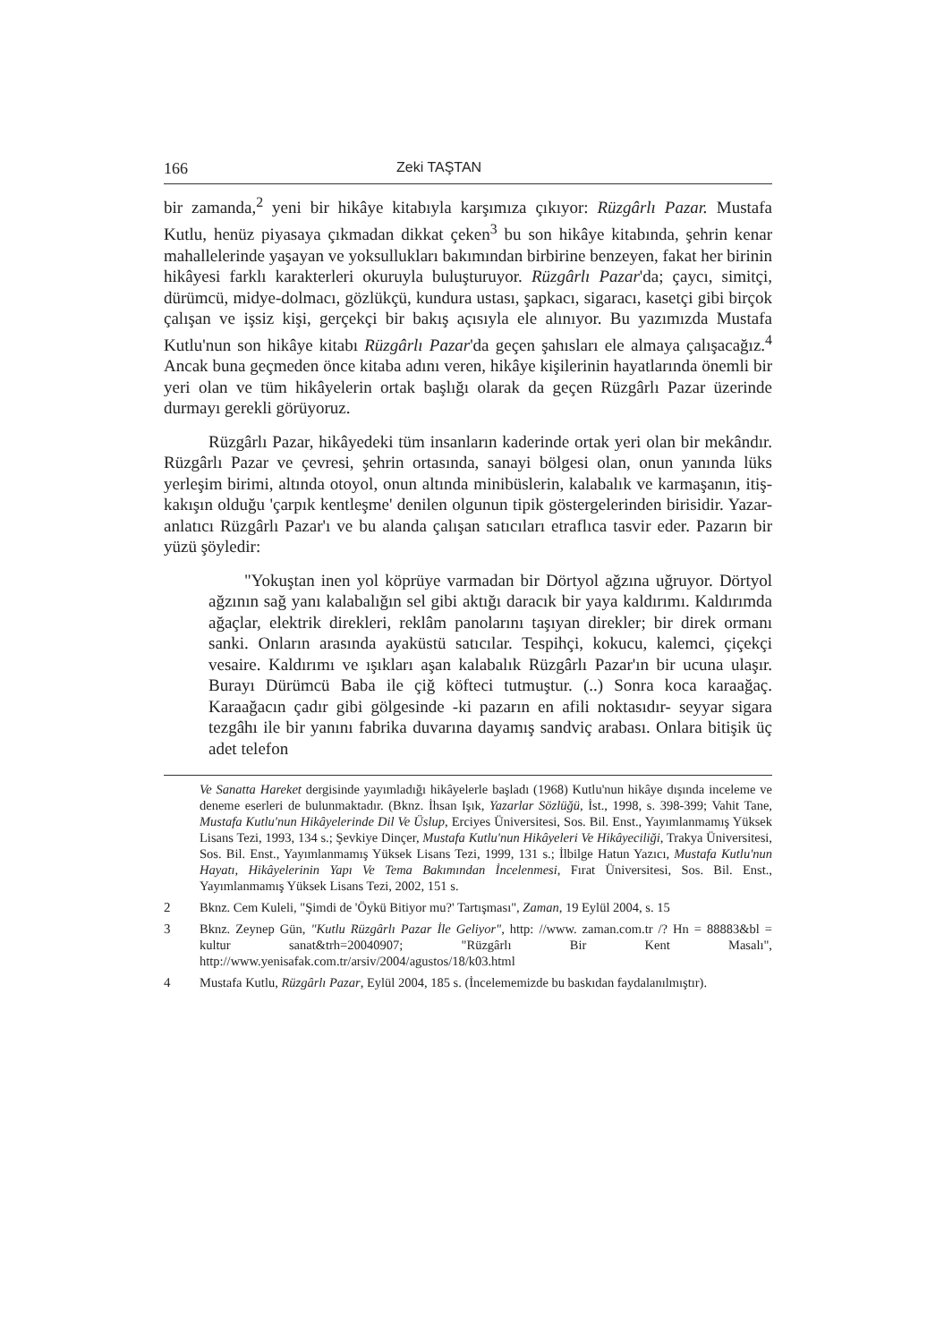166 Zeki TAŞTAN
bir zamanda,<sup>2</sup> yeni bir hikâye kitabıyla karşımıza çıkıyor: Rüzgârlı Pazar. Mustafa Kutlu, henüz piyasaya çıkmadan dikkat çeken<sup>3</sup> bu son hikâye kitabında, şehrin kenar mahallelerinde yaşayan ve yoksullukları bakımından birbirine benzeyen, fakat her birinin hikâyesi farklı karakterleri okuruyla buluşturuyor. Rüzgârlı Pazar'da; çaycı, simitçi, dürümcü, midye-dolmacı, gözlükçü, kundura ustası, şapkacı, sigaracı, kasetçi gibi birçok çalışan ve işsiz kişi, gerçekçi bir bakış açısıyla ele alınıyor. Bu yazımızda Mustafa Kutlu'nun son hikâye kitabı Rüzgârlı Pazar'da geçen şahısları ele almaya çalışacağız.<sup>4</sup> Ancak buna geçmeden önce kitaba adını veren, hikâye kişilerinin hayatlarında önemli bir yeri olan ve tüm hikâyelerin ortak başlığı olarak da geçen Rüzgârlı Pazar üzerinde durmayı gerekli görüyoruz.
Rüzgârlı Pazar, hikâyedeki tüm insanların kaderinde ortak yeri olan bir mekândır. Rüzgârlı Pazar ve çevresi, şehrin ortasında, sanayi bölgesi olan, onun yanında lüks yerleşim birimi, altında otoyol, onun altında minibüslerin, kalabalık ve karmaşanın, itiş-kakışın olduğu 'çarpık kentleşme' denilen olgunun tipik göstergelerinden birisidir. Yazar-anlatıcı Rüzgârlı Pazar'ı ve bu alanda çalışan satıcıları etraflıca tasvir eder. Pazarın bir yüzü şöyledir:
"Yokuştan inen yol köprüye varmadan bir Dörtyol ağzına uğruyor. Dörtyol ağzının sağ yanı kalabalığın sel gibi aktığı daracık bir yaya kaldırımı. Kaldırımda ağaçlar, elektrik direkleri, reklâm panolarını taşıyan direkler; bir direk ormanı sanki. Onların arasında ayaküstü satıcılar. Tespihçi, kokucu, kalemci, çiçekçi vesaire. Kaldırımı ve ışıkları aşan kalabalık Rüzgârlı Pazar'ın bir ucuna ulaşır. Burayı Dürümcü Baba ile çiğ köfteci tutmuştur. (..) Sonra koca karaağaç. Karaağacın çadır gibi gölgesinde -ki pazarın en afili noktasıdır- seyyar sigara tezgâhı ile bir yanını fabrika duvarına dayamış sandviç arabası. Onlara bitişik üç adet telefon
Ve Sanatta Hareket dergisinde yayımladığı hikâyelerle başladı (1968) Kutlu'nun hikâye dışında inceleme ve deneme eserleri de bulunmaktadır. (Bknz. İhsan Işık, Yazarlar Sözlüğü, İst., 1998, s. 398-399; Vahit Tane, Mustafa Kutlu'nun Hikâyelerinde Dil Ve Üslup, Erciyes Üniversitesi, Sos. Bil. Enst., Yayımlanmamış Yüksek Lisans Tezi, 1993, 134 s.; Şevkiye Dinçer, Mustafa Kutlu'nun Hikâyeleri Ve Hikâyeciliği, Trakya Üniversitesi, Sos. Bil. Enst., Yayımlanmamış Yüksek Lisans Tezi, 1999, 131 s.; İlbilge Hatun Yazıcı, Mustafa Kutlu'nun Hayatı, Hikâyelerinin Yapı Ve Tema Bakımından İncelenmesi, Fırat Üniversitesi, Sos. Bil. Enst., Yayımlanmamış Yüksek Lisans Tezi, 2002, 151 s.
2 Bknz. Cem Kuleli, "Şimdi de 'Öykü Bitiyor mu?' Tartışması", Zaman, 19 Eylül 2004, s. 15
3 Bknz. Zeynep Gün, "Kutlu Rüzgârlı Pazar İle Geliyor", http: //www. zaman.com.tr /? Hn = 88883&bl = kultur sanat&trh=20040907; "Rüzgârlı Bir Kent Masalı", http://www.yenisafak.com.tr/arsiv/2004/agustos/18/k03.html
4 Mustafa Kutlu, Rüzgârlı Pazar, Eylül 2004, 185 s. (İncelememizde bu baskıdan faydalanılmıştır).